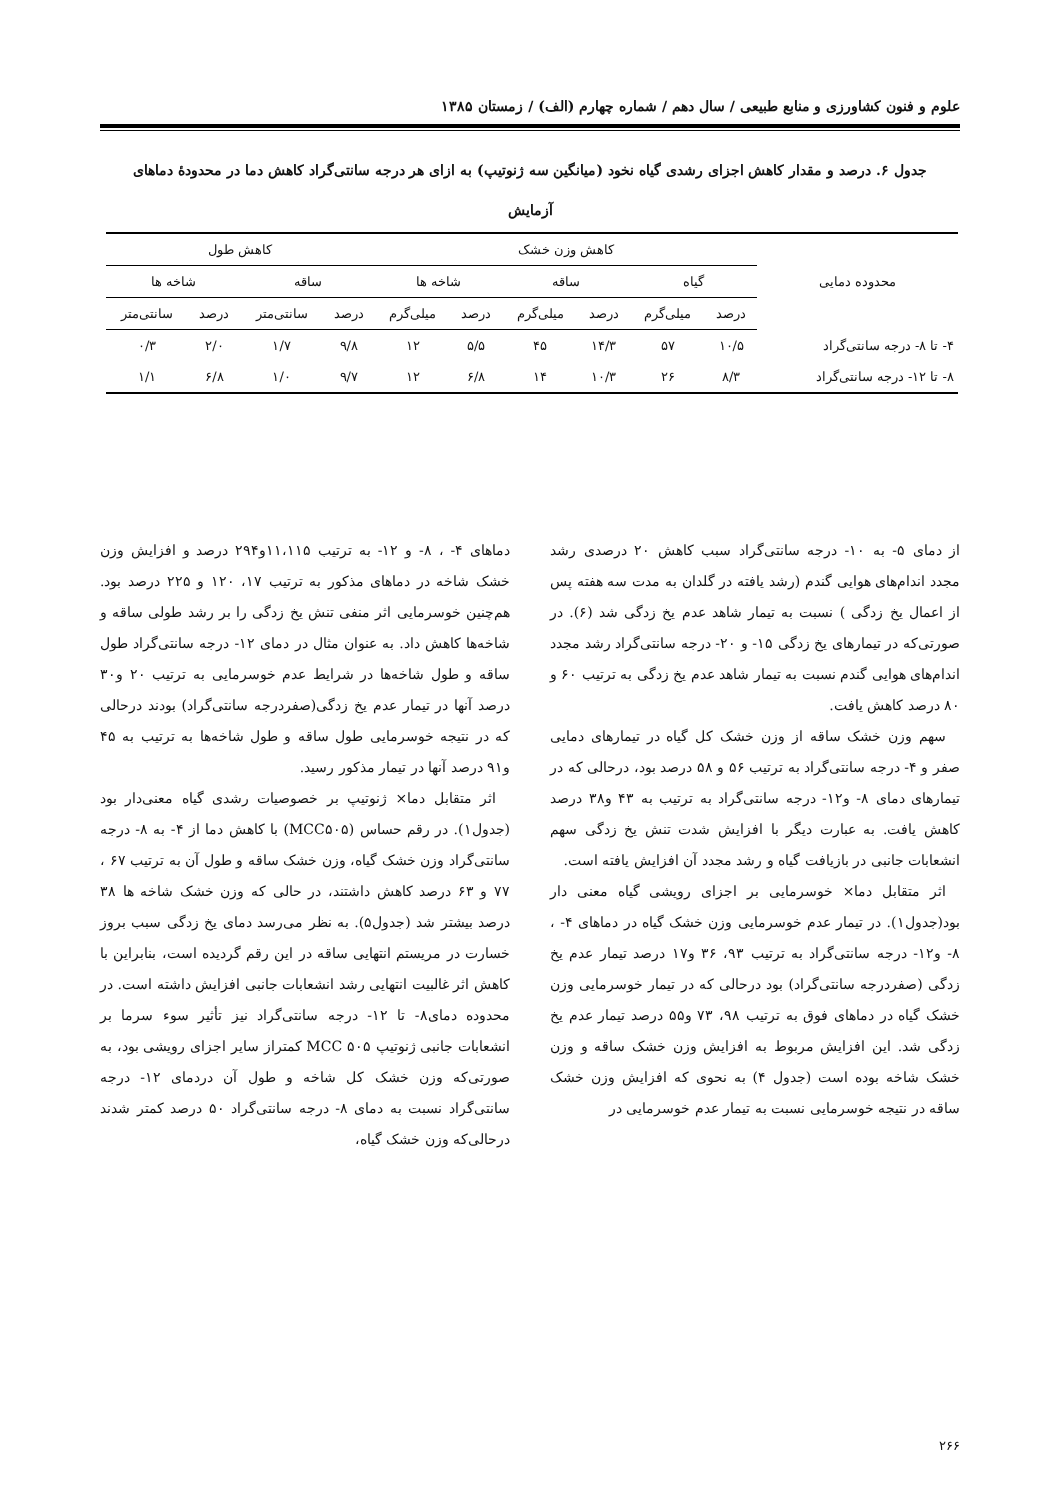علوم و فنون کشاورزی و منابع طبیعی / سال دهم / شماره چهارم (الف) / زمستان ۱۳۸۵
جدول ۶. درصد و مقدار کاهش اجزای رشدی گیاه نخود (میانگین سه ژنوتیپ) به ازای هر درجه سانتی‌گراد کاهش دما در محدودهٔ دماهای آزمایش
| محدوده دمایی | کاهش وزن خشک | | | | | | کاهش طول | | | |
| --- | --- | --- | --- | --- | --- | --- | --- | --- | --- | --- |
| | گیاه | | ساقه | | شاخه ها | | ساقه | | شاخه ها | |
| | درصد | میلی‌گرم | درصد | میلی‌گرم | درصد | میلی‌گرم | درصد | سانتی‌متر | درصد | سانتی‌متر |
| ۴- تا ۸- درجه سانتی‌گراد | ۱۰/۵ | ۵۷ | ۱۴/۳ | ۴۵ | ۵/۵ | ۱۲ | ۹/۸ | ۱/۷ | ۲/۰ | ۰/۳ |
| ۸- تا ۱۲- درجه سانتی‌گراد | ۸/۳ | ۲۶ | ۱۰/۳ | ۱۴ | ۶/۸ | ۱۲ | ۹/۷ | ۱/۰ | ۶/۸ | ۱/۱ |
از دمای ۵- به ۱۰- درجه سانتی‌گراد سبب کاهش ۲۰ درصدی رشد مجدد اندام‌های هوایی گندم (رشد یافته در گلدان به مدت سه هفته پس از اعمال یخ زدگی ) نسبت به تیمار شاهد عدم یخ زدگی شد (۶). در صورتی‌که در تیمارهای یخ زدگی ۱۵- و ۲۰- درجه سانتی‌گراد رشد مجدد اندام‌های هوایی گندم نسبت به تیمار شاهد عدم یخ زدگی به ترتیب ۶۰ و ۸۰ درصد کاهش یافت.
سهم وزن خشک ساقه از وزن خشک کل گیاه در تیمارهای دمایی صفر و ۴- درجه سانتی‌گراد به ترتیب ۵۶ و ۵۸ درصد بود، درحالی که در تیمارهای دمای ۸- و۱۲- درجه سانتی‌گراد به ترتیب به ۴۳ و۳۸ درصد کاهش یافت. به عبارت دیگر با افزایش شدت تنش یخ زدگی سهم انشعابات جانبی در بازیافت گیاه و رشد مجدد آن افزایش یافته است.
اثر متقابل دما× خوسرمایی بر اجزای رویشی گیاه معنی دار بود(جدول۱). در تیمار عدم خوسرمایی وزن خشک گیاه در دماهای ۴- ، ۸- و۱۲- درجه سانتی‌گراد به ترتیب ۹۳، ۳۶ و۱۷ درصد تیمار عدم یخ زدگی (صفردرجه سانتی‌گراد) بود درحالی که در تیمار خوسرمایی وزن خشک گیاه در دماهای فوق به ترتیب ۹۸، ۷۳ و۵۵ درصد تیمار عدم یخ زدگی شد. این افزایش مربوط به افزایش وزن خشک ساقه و وزن خشک شاخه بوده است (جدول ۴) به نحوی که افزایش وزن خشک ساقه در نتیجه خوسرمایی نسبت به تیمار عدم خوسرمایی در
دماهای ۴- ، ۸- و ۱۲- به ترتیب ۱۱،۱۱۵و۲۹۴ درصد و افزایش وزن خشک شاخه در دماهای مذکور به ترتیب ۱۷، ۱۲۰ و ۲۲۵ درصد بود. هم‌چنین خوسرمایی اثر منفی تنش یخ زدگی را بر رشد طولی ساقه و شاخه‌ها کاهش داد. به عنوان مثال در دمای ۱۲- درجه سانتی‌گراد طول ساقه و طول شاخه‌ها در شرایط عدم خوسرمایی به ترتیب ۲۰ و۳۰ درصد آنها در تیمار عدم یخ زدگی(صفردرجه سانتی‌گراد) بودند درحالی که در نتیجه خوسرمایی طول ساقه و طول شاخه‌ها به ترتیب به ۴۵ و۹۱ درصد آنها در تیمار مذکور رسید.
اثر متقابل دما× ژنوتیپ بر خصوصیات رشدی گیاه معنی‌دار بود (جدول۱). در رقم حساس (MCC۵۰۵) با کاهش دما از ۴- به ۸- درجه سانتی‌گراد وزن خشک گیاه، وزن خشک ساقه و طول آن به ترتیب ۶۷ ، ۷۷ و ۶۳ درصد کاهش داشتند، در حالی که وزن خشک شاخه ها ۳۸ درصد بیشتر شد (جدول۵). به نظر می‌رسد دمای یخ زدگی سبب بروز خسارت در مریستم انتهایی ساقه در این رقم گردیده است، بنابراین با کاهش اثر غالبیت انتهایی رشد انشعابات جانبی افزایش داشته است. در محدوده دمای۸- تا ۱۲- درجه سانتی‌گراد نیز تأثیر سوء سرما بر انشعابات جانبی ژنوتیپ MCC ۵۰۵ کمتراز سایر اجزای رویشی بود، به صورتی‌که وزن خشک کل شاخه و طول آن دردمای ۱۲- درجه سانتی‌گراد نسبت به دمای ۸- درجه سانتی‌گراد ۵۰ درصد کمتر شدند درحالی‌که وزن خشک گیاه،
۲۶۶